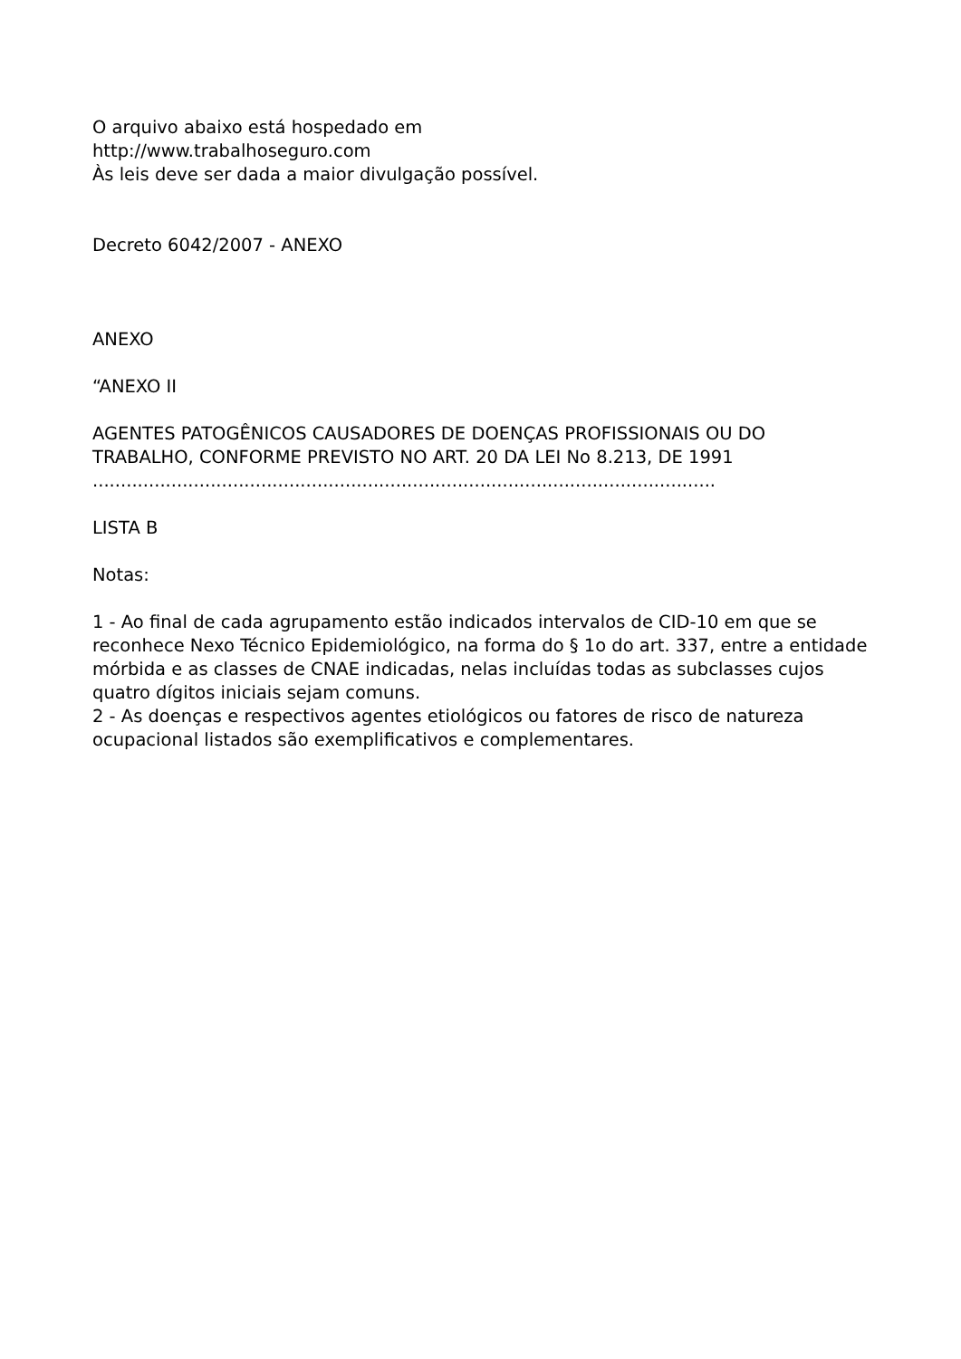O arquivo abaixo está hospedado em
http://www.trabalhoseguro.com
Às leis deve ser dada a maior divulgação possível.
Decreto 6042/2007 - ANEXO
ANEXO
“ANEXO II
AGENTES PATOGÊNICOS CAUSADORES DE DOENÇAS PROFISSIONAIS OU DO TRABALHO, CONFORME PREVISTO NO ART. 20 DA LEI No 8.213, DE 1991
...............................................................................................................
LISTA B
Notas:
1 - Ao final de cada agrupamento estão indicados intervalos de CID-10 em que se reconhece Nexo Técnico Epidemiológico, na forma do § 1o do art. 337, entre a entidade mórbida e as classes de CNAE indicadas, nelas incluídas todas as subclasses cujos quatro dígitos iniciais sejam comuns.
2 - As doenças e respectivos agentes etiológicos ou fatores de risco de natureza ocupacional listados são exemplificativos e complementares.